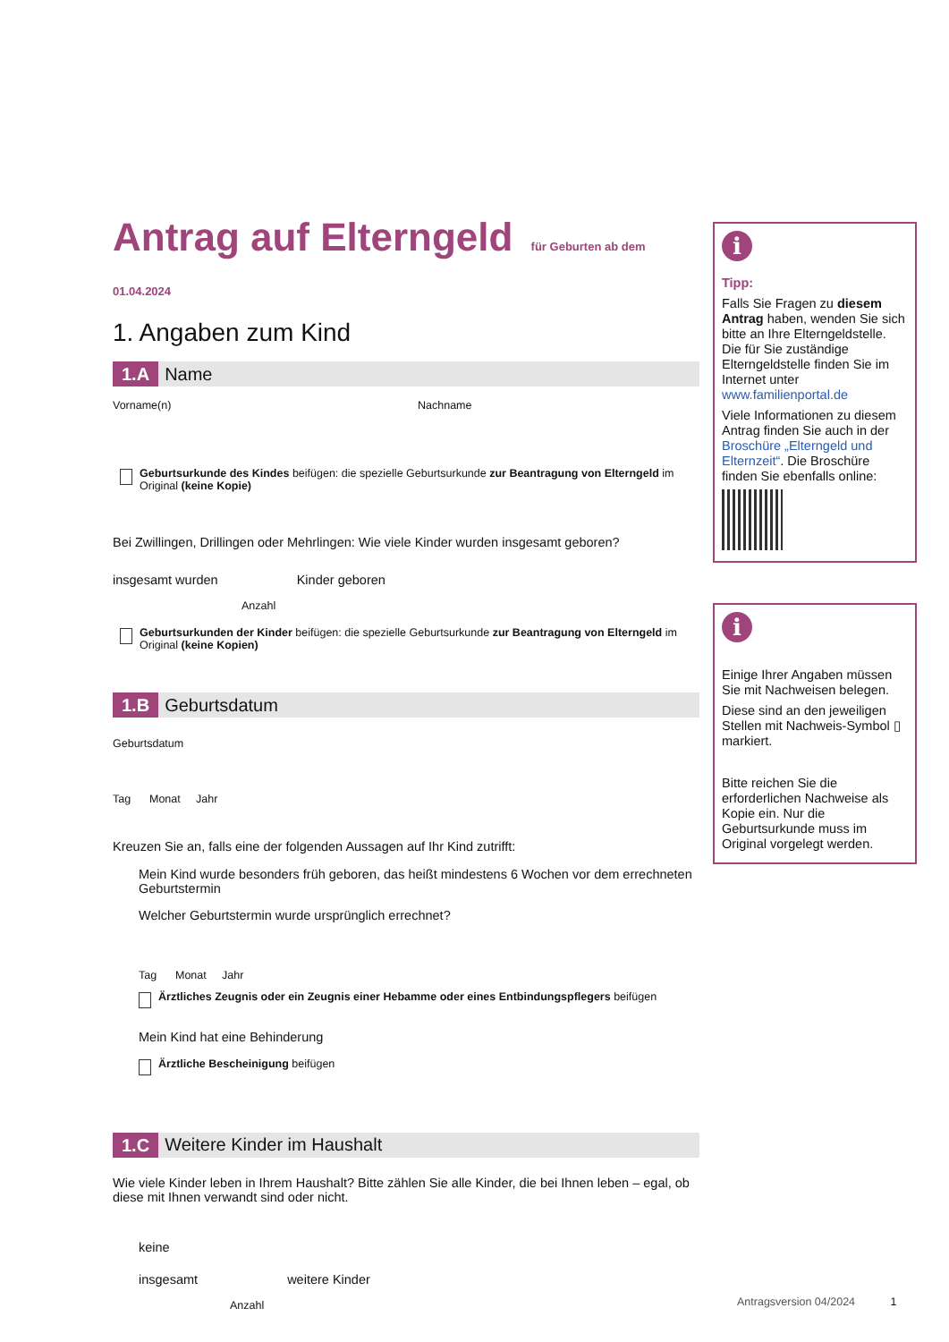Antrag auf Elterngeld für Geburten ab dem 01.04.2024
1. Angaben zum Kind
1.A Name
Vorname(n) Nachname
Geburtsurkunde des Kindes beifügen: die spezielle Geburtsurkunde zur Beantragung von Elterngeld im Original (keine Kopie)
Bei Zwillingen, Drillingen oder Mehrlingen: Wie viele Kinder wurden insgesamt geboren?
insgesamt wurden Kinder geboren
Anzahl
Geburtsurkunden der Kinder beifügen: die spezielle Geburtsurkunde zur Beantragung von Elterngeld im Original (keine Kopien)
1.B Geburtsdatum
Geburtsdatum
Tag Monat Jahr
Kreuzen Sie an, falls eine der folgenden Aussagen auf Ihr Kind zutrifft:
Mein Kind wurde besonders früh geboren, das heißt mindestens 6 Wochen vor dem errechneten Geburtstermin
Welcher Geburtstermin wurde ursprünglich errechnet?
Tag Monat Jahr
Ärztliches Zeugnis oder ein Zeugnis einer Hebamme oder eines Entbindungspflegers beifügen
Mein Kind hat eine Behinderung
Ärztliche Bescheinigung beifügen
1.C Weitere Kinder im Haushalt
Wie viele Kinder leben in Ihrem Haushalt? Bitte zählen Sie alle Kinder, die bei Ihnen leben – egal, ob diese mit Ihnen verwandt sind oder nicht.
keine
insgesamt weitere Kinder
Anzahl
i
Tipp:
Falls Sie Fragen zu diesem Antrag haben, wenden Sie sich bitte an Ihre Elterngeld­stelle. Die für Sie zuständige Elterngeldstelle finden Sie im Internet unter www.familienportal.de
Viele Informationen zu diesem Antrag finden Sie auch in der Broschüre „Elterngeld und Elternzeit“. Die Broschüre finden Sie ebenfalls online:
i
Einige Ihrer Angaben müssen Sie mit Nachweisen belegen.
Diese sind an den jeweiligen Stellen mit Nachweis-Symbol ▯ markiert.
Bitte reichen Sie die erforderlichen Nachweise als Kopie ein. Nur die Geburtsurkunde muss im Original vorgelegt werden.
Antragsversion 04/2024 1